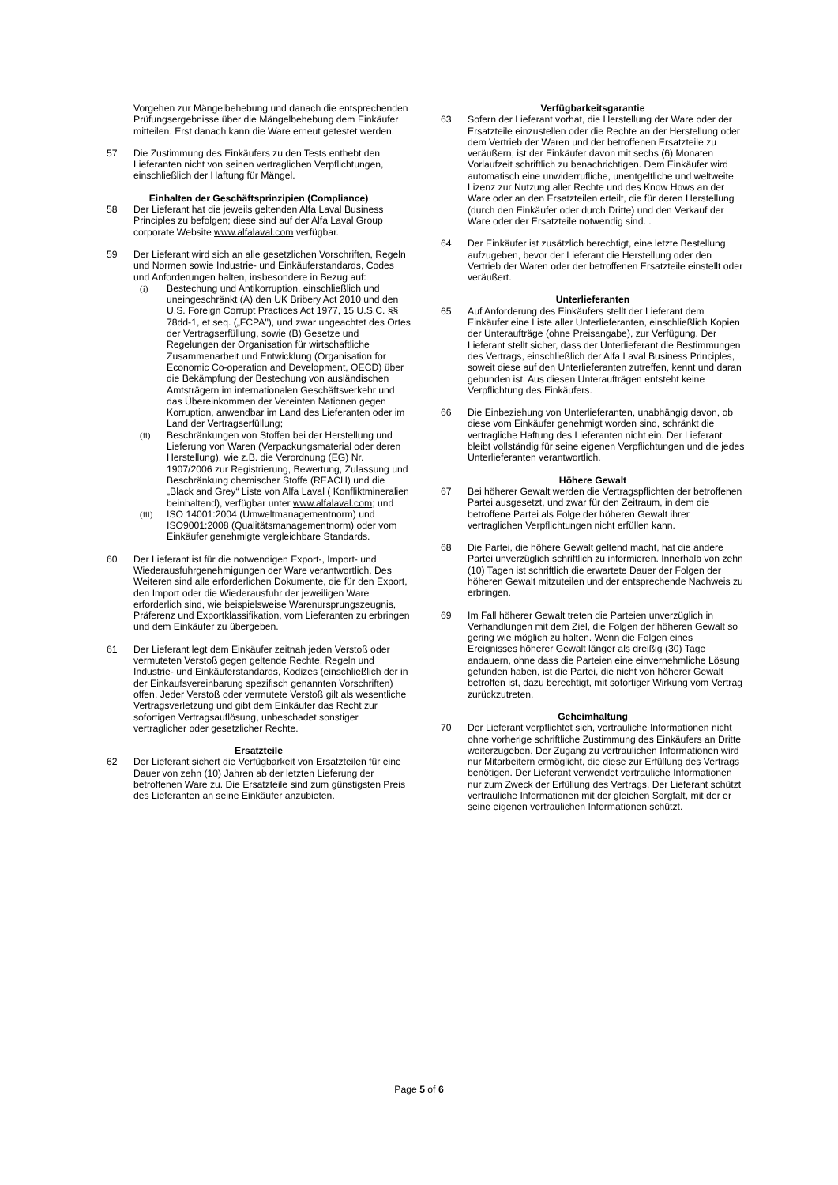Vorgehen zur Mängelbehebung und danach die entsprechenden Prüfungsergebnisse über die Mängelbehebung dem Einkäufer mitteilen. Erst danach kann die Ware erneut getestet werden.
57 Die Zustimmung des Einkäufers zu den Tests enthebt den Lieferanten nicht von seinen vertraglichen Verpflichtungen, einschließlich der Haftung für Mängel.
Einhalten der Geschäftsprinzipien (Compliance)
58 Der Lieferant hat die jeweils geltenden Alfa Laval Business Principles zu befolgen; diese sind auf der Alfa Laval Group corporate Website www.alfalaval.com verfügbar.
59 Der Lieferant wird sich an alle gesetzlichen Vorschriften, Regeln und Normen sowie Industrie- und Einkäuferstandards, Codes und Anforderungen halten, insbesondere in Bezug auf:
(i) Bestechung und Antikorruption, einschließlich und uneingeschränkt (A) den UK Bribery Act 2010 und den U.S. Foreign Corrupt Practices Act 1977, 15 U.S.C. §§ 78dd-1, et seq. („FCPA"), und zwar ungeachtet des Ortes der Vertragserfüllung, sowie (B) Gesetze und Regelungen der Organisation für wirtschaftliche Zusammenarbeit und Entwicklung (Organisation for Economic Co-operation and Development, OECD) über die Bekämpfung der Bestechung von ausländischen Amtsträgern im internationalen Geschäftsverkehr und das Übereinkommen der Vereinten Nationen gegen Korruption, anwendbar im Land des Lieferanten oder im Land der Vertragserfüllung;
(ii) Beschränkungen von Stoffen bei der Herstellung und Lieferung von Waren (Verpackungsmaterial oder deren Herstellung), wie z.B. die Verordnung (EG) Nr. 1907/2006 zur Registrierung, Bewertung, Zulassung und Beschränkung chemischer Stoffe (REACH) und die „Black and Grey“ Liste von Alfa Laval ( Konfliktmineralien beinhaltend), verfügbar unter www.alfalaval.com; und
(iii) ISO 14001:2004 (Umweltmanagementnorm) und ISO9001:2008 (Qualitätsmanagementnorm) oder vom Einkäufer genehmigte vergleichbare Standards.
60 Der Lieferant ist für die notwendigen Export-, Import- und Wiederausfuhrgenehmigungen der Ware verantwortlich. Des Weiteren sind alle erforderlichen Dokumente, die für den Export, den Import oder die Wiederausfuhr der jeweiligen Ware erforderlich sind, wie beispielsweise Warenursprungszeugnis, Präferenz und Exportklassifikation, vom Lieferanten zu erbringen und dem Einkäufer zu übergeben.
61 Der Lieferant legt dem Einkäufer zeitnah jeden Verstoß oder vermuteten Verstoß gegen geltende Rechte, Regeln und Industrie- und Einkäuferstandards, Kodizes (einschließlich der in der Einkaufsvereinbarung spezifisch genannten Vorschriften) offen. Jeder Verstoß oder vermutete Verstoß gilt als wesentliche Vertragsverletzung und gibt dem Einkäufer das Recht zur sofortigen Vertragsauflösung, unbeschadet sonstiger vertraglicher oder gesetzlicher Rechte.
Ersatzteile
62 Der Lieferant sichert die Verfügbarkeit von Ersatzteilen für eine Dauer von zehn (10) Jahren ab der letzten Lieferung der betroffenen Ware zu. Die Ersatzteile sind zum günstigsten Preis des Lieferanten an seine Einkäufer anzubieten.
Verfügbarkeitsgarantie
63 Sofern der Lieferant vorhat, die Herstellung der Ware oder der Ersatzteile einzustellen oder die Rechte an der Herstellung oder dem Vertrieb der Waren und der betroffenen Ersatzteile zu veräußern, ist der Einkäufer davon mit sechs (6) Monaten Vorlaufzeit schriftlich zu benachrichtigen. Dem Einkäufer wird automatisch eine unwiderrufliche, unentgeltliche und weltweite Lizenz zur Nutzung aller Rechte und des Know Hows an der Ware oder an den Ersatzteilen erteilt, die für deren Herstellung (durch den Einkäufer oder durch Dritte) und den Verkauf der Ware oder der Ersatzteile notwendig sind. .
64 Der Einkäufer ist zusätzlich berechtigt, eine letzte Bestellung aufzugeben, bevor der Lieferant die Herstellung oder den Vertrieb der Waren oder der betroffenen Ersatzteile einstellt oder veräußert.
Unterlieferanten
65 Auf Anforderung des Einkäufers stellt der Lieferant dem Einkäufer eine Liste aller Unterlieferanten, einschließlich Kopien der Unteraufträge (ohne Preisangabe), zur Verfügung. Der Lieferant stellt sicher, dass der Unterlieferant die Bestimmungen des Vertrags, einschließlich der Alfa Laval Business Principles, soweit diese auf den Unterlieferanten zutreffen, kennt und daran gebunden ist. Aus diesen Unteraufträgen entsteht keine Verpflichtung des Einkäufers.
66 Die Einbeziehung von Unterlieferanten, unabhängig davon, ob diese vom Einkäufer genehmigt worden sind, schränkt die vertragliche Haftung des Lieferanten nicht ein. Der Lieferant bleibt vollständig für seine eigenen Verpflichtungen und die jedes Unterlieferanten verantwortlich.
Höhere Gewalt
67 Bei höherer Gewalt werden die Vertragspflichten der betroffenen Partei ausgesetzt, und zwar für den Zeitraum, in dem die betroffene Partei als Folge der höheren Gewalt ihrer vertraglichen Verpflichtungen nicht erfüllen kann.
68 Die Partei, die höhere Gewalt geltend macht, hat die andere Partei unverzüglich schriftlich zu informieren. Innerhalb von zehn (10) Tagen ist schriftlich die erwartete Dauer der Folgen der höheren Gewalt mitzuteilen und der entsprechende Nachweis zu erbringen.
69 Im Fall höherer Gewalt treten die Parteien unverzüglich in Verhandlungen mit dem Ziel, die Folgen der höheren Gewalt so gering wie möglich zu halten. Wenn die Folgen eines Ereignisses höherer Gewalt länger als dreißig (30) Tage andauern, ohne dass die Parteien eine einvernehmliche Lösung gefunden haben, ist die Partei, die nicht von höherer Gewalt betroffen ist, dazu berechtigt, mit sofortiger Wirkung vom Vertrag zurückzutreten.
Geheimhaltung
70 Der Lieferant verpflichtet sich, vertrauliche Informationen nicht ohne vorherige schriftliche Zustimmung des Einkäufers an Dritte weiterzugeben. Der Zugang zu vertraulichen Informationen wird nur Mitarbeitern ermöglicht, die diese zur Erfüllung des Vertrags benötigen. Der Lieferant verwendet vertrauliche Informationen nur zum Zweck der Erfüllung des Vertrags. Der Lieferant schützt vertrauliche Informationen mit der gleichen Sorgfalt, mit der er seine eigenen vertraulichen Informationen schützt.
Page 5 of 6